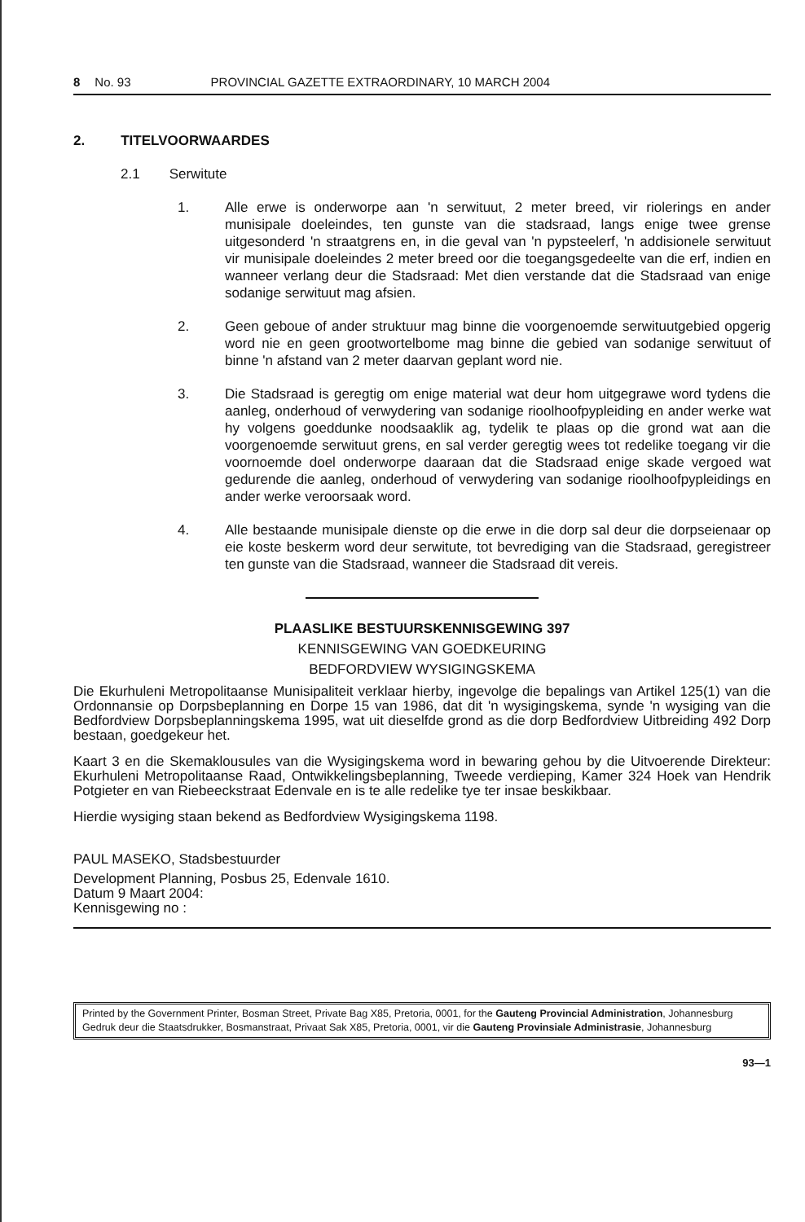8 No. 93 PROVINCIAL GAZETTE EXTRAORDINARY, 10 MARCH 2004
2. TITELVOORWAARDES
2.1 Serwitute
1. Alle erwe is onderworpe aan 'n serwituut, 2 meter breed, vir riolerings en ander munisipale doeleindes, ten gunste van die stadsraad, langs enige twee grense uitgesonderd 'n straatgrens en, in die geval van 'n pypsteelerf, 'n addisionele serwituut vir munisipale doeleindes 2 meter breed oor die toegangsgedeelte van die erf, indien en wanneer verlang deur die Stadsraad: Met dien verstande dat die Stadsraad van enige sodanige serwituut mag afsien.
2. Geen geboue of ander struktuur mag binne die voorgenoemde serwituutgebied opgerig word nie en geen grootwortelbome mag binne die gebied van sodanige serwituut of binne 'n afstand van 2 meter daarvan geplant word nie.
3. Die Stadsraad is geregtig om enige material wat deur hom uitgegrawe word tydens die aanleg, onderhoud of verwydering van sodanige rioolhoofpypleiding en ander werke wat hy volgens goeddunke noodsaaklik ag, tydelik te plaas op die grond wat aan die voorgenoemde serwituut grens, en sal verder geregtig wees tot redelike toegang vir die voornoemde doel onderworpe daaraan dat die Stadsraad enige skade vergoed wat gedurende die aanleg, onderhoud of verwydering van sodanige rioolhoofpypleidings en ander werke veroorsaak word.
4. Alle bestaande munisipale dienste op die erwe in die dorp sal deur die dorpseienaar op eie koste beskerm word deur serwitute, tot bevrediging van die Stadsraad, geregistreer ten gunste van die Stadsraad, wanneer die Stadsraad dit vereis.
PLAASLIKE BESTUURSKENNISGEWING 397
KENNISGEWING VAN GOEDKEURING
BEDFORDVIEW WYSIGINGSKEMA
Die Ekurhuleni Metropolitaanse Munisipaliteit verklaar hierby, ingevolge die bepalings van Artikel 125(1) van die Ordonnansie op Dorpsbeplanning en Dorpe 15 van 1986, dat dit 'n wysigingskema, synde 'n wysiging van die Bedfordview Dorpsbeplanningskema 1995, wat uit dieselfde grond as die dorp Bedfordview Uitbreiding 492 Dorp bestaan, goedgekeur het.
Kaart 3 en die Skemaklousules van die Wysigingskema word in bewaring gehou by die Uitvoerende Direkteur: Ekurhuleni Metropolitaanse Raad, Ontwikkelingsbeplanning, Tweede verdieping, Kamer 324 Hoek van Hendrik Potgieter en van Riebeeckstraat Edenvale en is te alle redelike tye ter insae beskikbaar.
Hierdie wysiging staan bekend as Bedfordview Wysigingskema 1198.
PAUL MASEKO, Stadsbestuurder
Development Planning, Posbus 25, Edenvale 1610.
Datum 9 Maart 2004:
Kennisgewing no :
Printed by the Government Printer, Bosman Street, Private Bag X85, Pretoria, 0001, for the Gauteng Provincial Administration, Johannesburg
Gedruk deur die Staatsdrukker, Bosmanstraat, Privaat Sak X85, Pretoria, 0001, vir die Gauteng Provinsiale Administrasie, Johannesburg
93—1